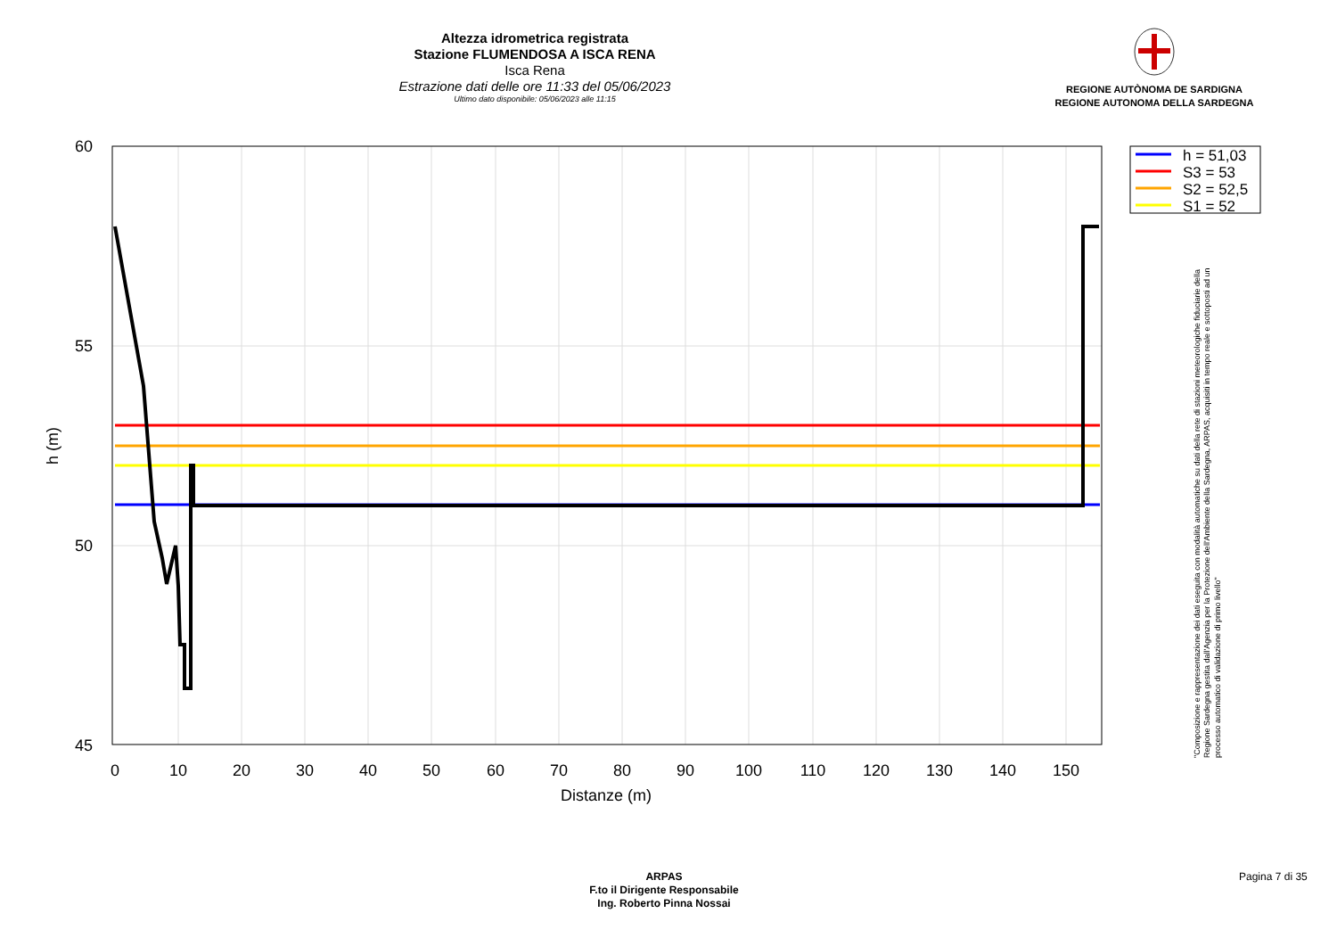Altezza idrometrica registrata
Stazione FLUMENDOSA A ISCA RENA
Isca Rena
Estrazione dati delle ore 11:33 del 05/06/2023
Ultimo dato disponibile: 05/06/2023 alle 11:15
REGIONE AUTÒNOMA DE SARDIGNA
REGIONE AUTONOMA DELLA SARDEGNA
60
55
50
45
0
10
20
30
40
50
60
70
80
90
100
110
120
130
140
150
Distanze (m)
h (m)
h = 51,03
S3 = 53
S2 = 52,5
S1 = 52
"Composizione e rappresentazione dei dati eseguita con modalità automatiche su dati della rete di stazioni meteorologiche fiduciarie della Regione Sardegna gestita dall'Agenzia per la Protezione dell'Ambiente della Sardegna, ARPAS, acquisiti in tempo reale e sottoposti ad un processo automatico di validazione di primo livello"
ARPAS
F.to il Dirigente Responsabile
Ing. Roberto Pinna Nossai
Pagina 7 di 35